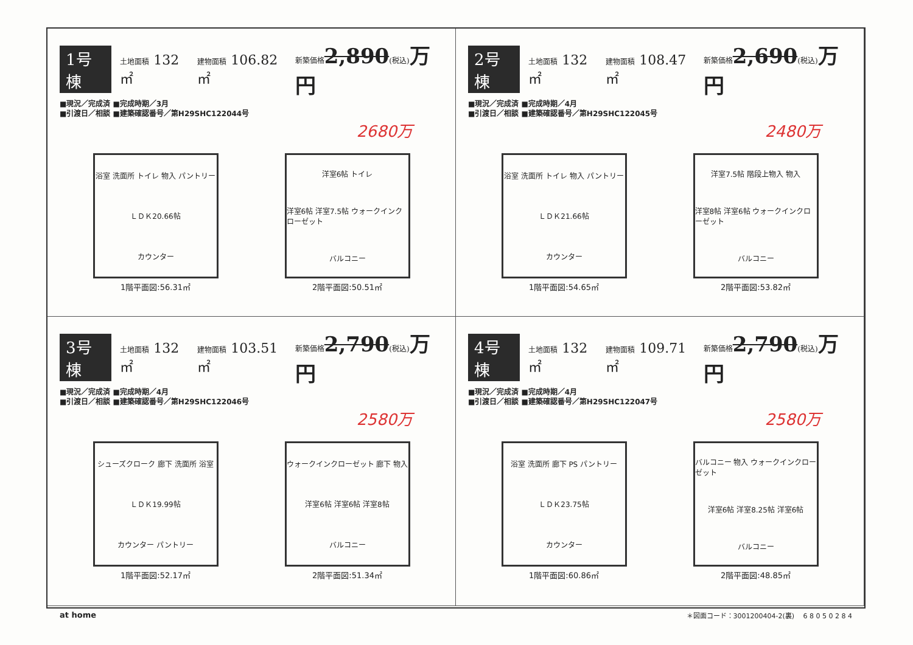1号棟 土地面積 132㎡ 建物面積 106.82㎡ 新築価格 2,890(税込) 万円
■現況／完成済 ■完成時期／3月
■引渡日／相談 ■建築確認番号／第H29SHC122044号
2680万
浴室 洗面所 トイレ 物入 パントリー
ＬＤＫ20.66帖
カウンター
1階平面図:56.31㎡
洋室6帖 トイレ
洋室6帖 洋室7.5帖 ウォークインクローゼット
バルコニー
2階平面図:50.51㎡
2号棟 土地面積 132㎡ 建物面積 108.47㎡ 新築価格 2,690(税込) 万円
■現況／完成済 ■完成時期／4月
■引渡日／相談 ■建築確認番号／第H29SHC122045号
2480万
浴室 洗面所 トイレ 物入 パントリー
ＬＤＫ21.66帖
カウンター
1階平面図:54.65㎡
洋室7.5帖 階段上物入 物入
洋室8帖 洋室6帖 ウォークインクローゼット
バルコニー
2階平面図:53.82㎡
3号棟 土地面積 132㎡ 建物面積 103.51㎡ 新築価格 2,790(税込) 万円
■現況／完成済 ■完成時期／4月
■引渡日／相談 ■建築確認番号／第H29SHC122046号
2580万
シューズクローク 廊下 洗面所 浴室
ＬＤＫ19.99帖
カウンター パントリー
1階平面図:52.17㎡
ウォークインクローゼット 廊下 物入
洋室6帖 洋室6帖 洋室8帖
バルコニー
2階平面図:51.34㎡
4号棟 土地面積 132㎡ 建物面積 109.71㎡ 新築価格 2,790(税込) 万円
■現況／完成済 ■完成時期／4月
■引渡日／相談 ■建築確認番号／第H29SHC122047号
2580万
浴室 洗面所 廊下 PS パントリー
ＬＤＫ23.75帖
カウンター
1階平面図:60.86㎡
バルコニー 物入 ウォークインクローゼット
洋室6帖 洋室8.25帖 洋室6帖
バルコニー
2階平面図:48.85㎡
at home ＊図面コード：3001200404-2(裏)　 6 8 0 5 0 2 8 4